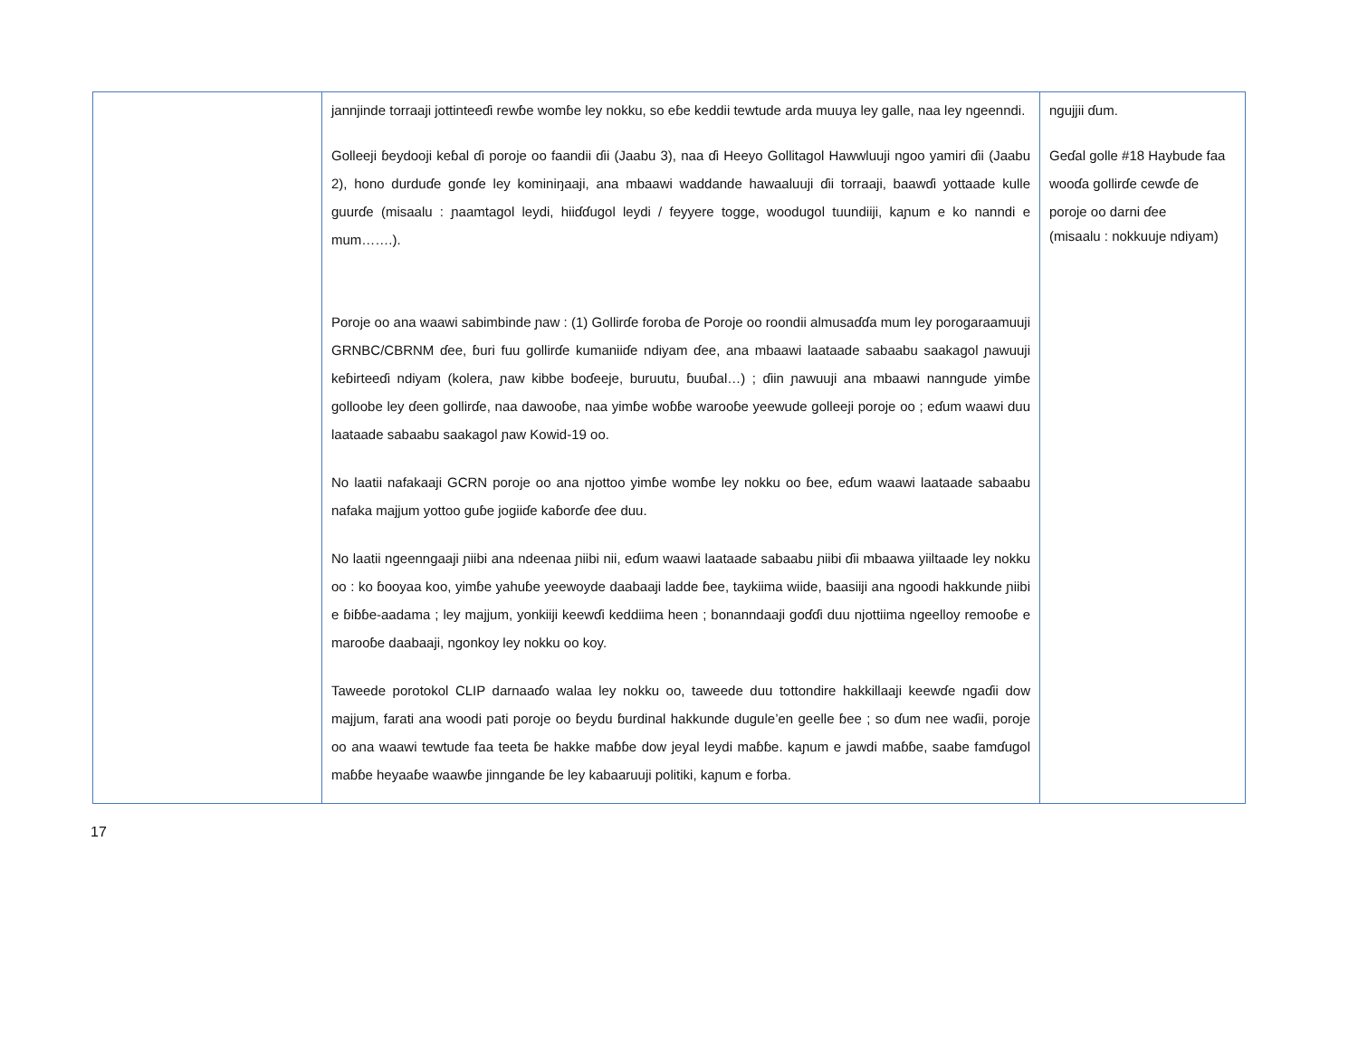| | jannjinde torraaji jottinteeɗi rewɓe womɓe ley nokku, so eɓe keddii tewtude arda muuya ley galle, naa ley ngeenndi. Golleeji ɓeydooji keɓal ɗi poroje oo faandii ɗii (Jaabu 3), naa ɗi Heeyo Gollitagol Hawwluuji ngoo yamiri ɗii (Jaabu 2), hono durduɗe gonɗe ley kominiŋaaji, ana mbaawi waddande hawaaluuji ɗii torraaji, baawɗi yottaade kulle guurɗe (misaalu : ɲaamtagol leydi, hiiɗɗugol leydi / feyyere togge, woodugol tuundiiji, kaɲum e ko nanndi e mum…….). Poroje oo ana waawi sabimbinde ɲaw : (1) Gollirɗe foroba ɗe Poroje oo roondii almusaɗɗa mum ley porogaraamuuji GRNBC/CBRNM ɗee, ɓuri fuu gollirɗe kumaniiɗe ndiyam ɗee, ana mbaawi laataade sabaabu saakagol ɲawuuji keɓirteeɗi ndiyam (kolera, ɲaw kibbe boɗeeje, buruutu, ɓuuɓal…) ; ɗiin ɲawuuji ana mbaawi nanngude yimɓe golloobe ley ɗeen gollirɗe, naa dawooɓe, naa yimɓe woɓɓe warooɓe yeewude golleeji poroje oo ; eɗum waawi duu laataade sabaabu saakagol ɲaw Kowid-19 oo. No laatii nafakaaji GCRN poroje oo ana njottoo yimɓe womɓe ley nokku oo ɓee, eɗum waawi laataade sabaabu nafaka majjum yottoo guɓe jogiiɗe kaɓorɗe ɗee duu. No laatii ngeenngaaji ɲiibi ana ndeenaa ɲiibi nii, eɗum waawi laataade sabaabu ɲiibi ɗii mbaawa yiiltaade ley nokku oo : ko ɓooyaa koo, yimɓe yahuɓe yeewoyde daabaaji ladde ɓee, taykiima wiide, baasiiji ana ngoodi hakkunde ɲiibi e ɓiɓɓe-aadama ; ley majjum, yonkiiji keewɗi keddiima heen ; bonanndaaji goɗɗi duu njottiima ngeelloy remooɓe e marooɓe daabaaji, ngonkoy ley nokku oo koy. Taweede porotokol CLIP darnaaɗo walaa ley nokku oo, taweede duu tottondire hakkillaaji keewɗe ngaɗii dow majjum, farati ana woodi pati poroje oo ɓeydu ɓurdinal hakkunde dugule’en geelle ɓee ; so ɗum nee waɗii, poroje oo ana waawi tewtude faa teeta ɓe hakke maɓɓe dow jeyal leydi maɓɓe. kaɲum e jawdi maɓɓe, saabe famɗugol maɓɓe heyaaɓe waawɓe jinngande ɓe ley kabaaruuji politiki, kaɲum e forba. | ngujjii ɗum. Geɗal golle #18 Haybude faa wooɗa gollirɗe cewɗe ɗe poroje oo darni ɗee (misaalu : nokkuuje ndiyam) |
17